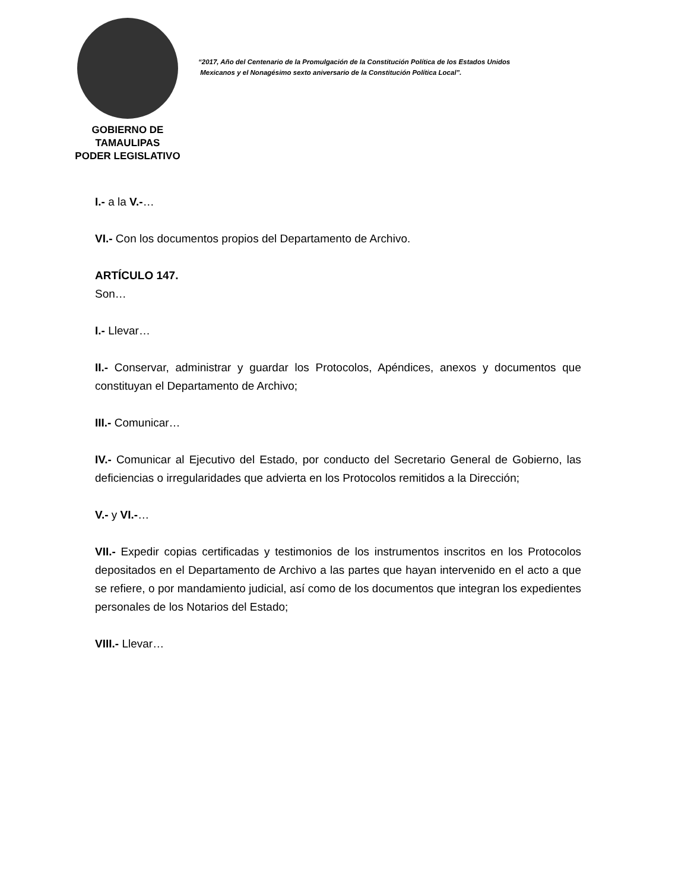GOBIERNO DE TAMAULIPAS
PODER LEGISLATIVO
“2017, Año del Centenario de la Promulgación de la Constitución Política de los Estados Unidos
Mexicanos y el Nonagésimo sexto aniversario de la Constitución Política Local”.
I.- a la V.-…
VI.- Con los documentos propios del Departamento de Archivo.
ARTÍCULO 147.
Son…
I.- Llevar…
II.- Conservar, administrar y guardar los Protocolos, Apéndices, anexos y documentos que constituyan el Departamento de Archivo;
III.- Comunicar…
IV.- Comunicar al Ejecutivo del Estado, por conducto del Secretario General de Gobierno, las deficiencias o irregularidades que advierta en los Protocolos remitidos a la Dirección;
V.- y VI.-…
VII.- Expedir copias certificadas y testimonios de los instrumentos inscritos en los Protocolos depositados en el Departamento de Archivo a las partes que hayan intervenido en el acto a que se refiere, o por mandamiento judicial, así como de los documentos que integran los expedientes personales de los Notarios del Estado;
VIII.- Llevar…